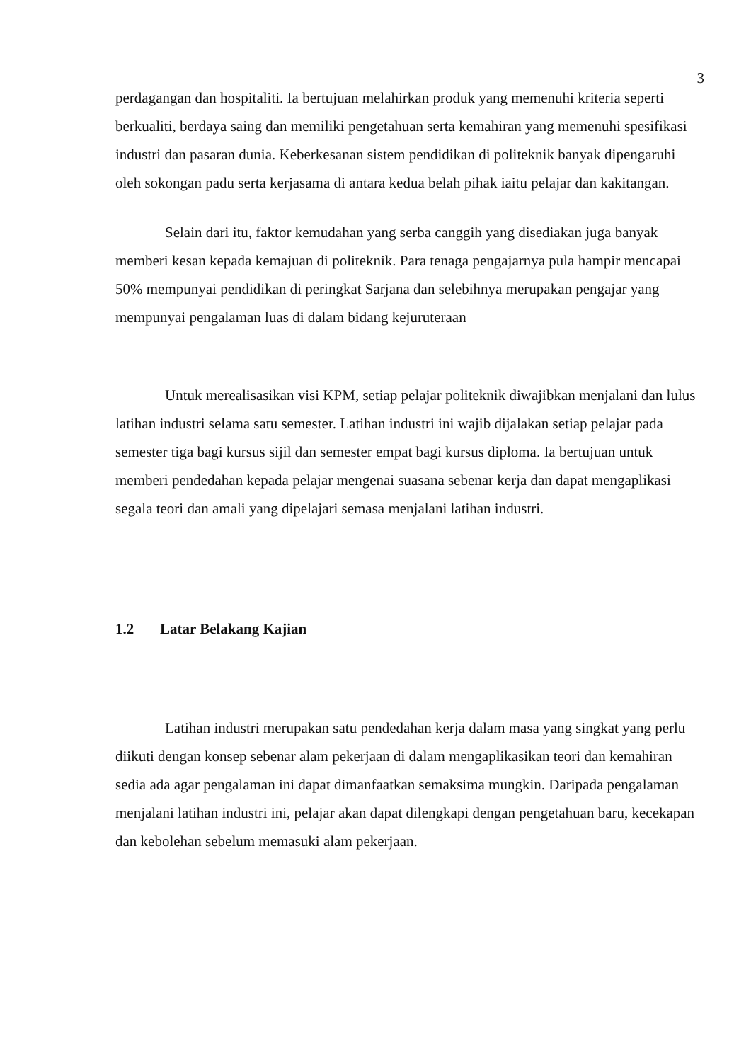3
perdagangan dan hospitaliti. Ia bertujuan melahirkan produk yang memenuhi kriteria seperti berkualiti, berdaya saing dan memiliki pengetahuan serta kemahiran yang memenuhi spesifikasi industri dan pasaran dunia. Keberkesanan sistem pendidikan di politeknik banyak dipengaruhi oleh sokongan padu serta kerjasama di antara kedua belah pihak iaitu pelajar dan kakitangan.
Selain dari itu, faktor kemudahan yang serba canggih yang disediakan juga banyak memberi kesan kepada kemajuan di politeknik. Para tenaga pengajarnya pula hampir mencapai 50% mempunyai pendidikan di peringkat Sarjana dan selebihnya merupakan pengajar yang mempunyai pengalaman luas di dalam bidang kejuruteraan
Untuk merealisasikan visi KPM, setiap pelajar politeknik diwajibkan menjalani dan lulus latihan industri selama satu semester. Latihan industri ini wajib dijalakan setiap pelajar pada semester tiga bagi kursus sijil dan semester empat bagi kursus diploma. Ia bertujuan untuk memberi pendedahan kepada pelajar mengenai suasana sebenar kerja dan dapat mengaplikasi segala teori dan amali yang dipelajari semasa menjalani latihan industri.
1.2 Latar Belakang Kajian
Latihan industri merupakan satu pendedahan kerja dalam masa yang singkat yang perlu diikuti dengan konsep sebenar alam pekerjaan di dalam mengaplikasikan teori dan kemahiran sedia ada agar pengalaman ini dapat dimanfaatkan semaksima mungkin. Daripada pengalaman menjalani latihan industri ini, pelajar akan dapat dilengkapi dengan pengetahuan baru, kecekapan dan kebolehan sebelum memasuki alam pekerjaan.